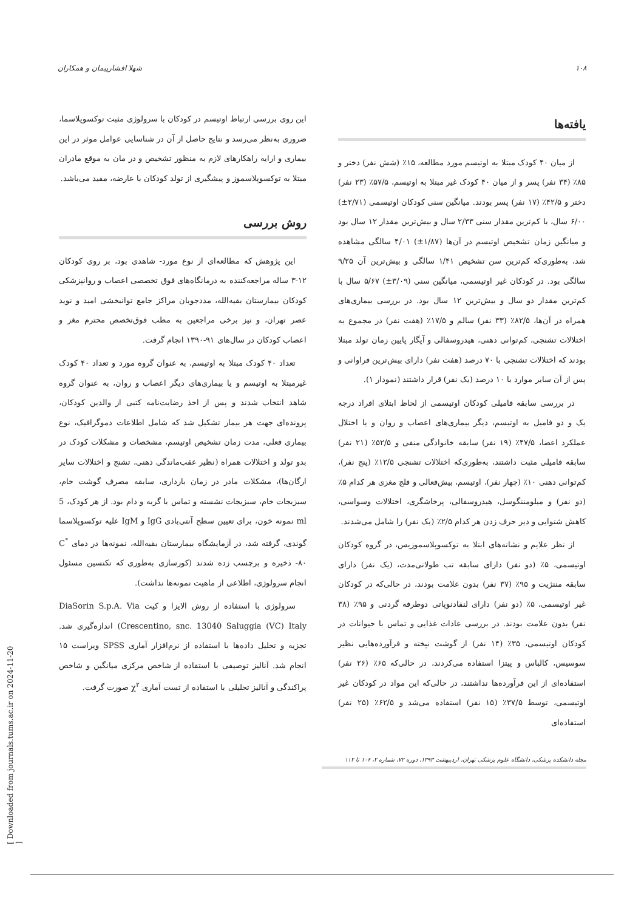۱۰۸ شهلا افشارپیمان و همکاران
این روی بررسی ارتباط اوتیسم در کودکان با سرولوژی مثبت توکسوپلاسما، ضروری به‌نظر می‌رسد و نتایج حاصل از آن در شناسایی عوامل موثر در این بیماری و ارایه راهکارهای لازم به منظور تشخیص و در مان به موقع مادران مبتلا به توکسوپلاسموز و پیشگیری از تولد کودکان با عارضه، مفید می‌باشد.
روش بررسی
این پژوهش که مطالعه‌ای از نوع مورد- شاهدی بود، بر روی کودکان ۱۲-۳ ساله مراجعه‌کننده به درمانگاه‌های فوق تخصصی اعصاب و روانپزشکی کودکان بیمارستان بقیه‌الله، مددجویان مراکز جامع توانبخشی امید و نوید عصر تهران، و نیز برخی مراجعین به مطب فوق‌تخصص محترم مغز و اعصاب کودکان در سال‌های ۹۱-۱۳۹۰ انجام گرفت.
تعداد ۴۰ کودک مبتلا به اوتیسم، به عنوان گروه مورد و تعداد ۴۰ کودک غیرمبتلا به اوتیسم و یا بیماری‌های دیگر اعصاب و روان، به عنوان گروه شاهد انتخاب شدند و پس از اخذ رضایت‌نامه کتبی از والدین کودکان، پرونده‌ای جهت هر بیمار تشکیل شد که شامل اطلاعات دموگرافیک، نوع بیماری فعلی، مدت زمان تشخیص اوتیسم، مشخصات و مشکلات کودک در بدو تولد و اختلالات همراه (نظیر عقب‌ماندگی ذهنی، تشنج و اختلالات سایر ارگان‌ها)، مشکلات مادر در زمان بارداری، سابقه مصرف گوشت خام، سبزیجات خام، سبزیجات نشسته و تماس با گربه و دام بود. از هر کودک، 5 ml نمونه خون، برای تعیین سطح آنتی‌بادی IgG و IgM علیه توکسوپلاسما گوندی، گرفته شد، در آزمایشگاه بیمارستان بقیه‌الله، نمونه‌ها در دمای <sup>°</sup>C ۸۰- ذخیره و برچسب زده شدند (کورسازی به‌طوری که تکنسین مسئول انجام سرولوژی، اطلاعی از ماهیت نمونه‌ها نداشت).
سرولوژی با استفاده از روش الایزا و کیت DiaSorin S.p.A. Via Crescentino, snc. 13040 Saluggia (VC) Italy) اندازه‌گیری شد. تجزیه و تحلیل داده‌ها با استفاده از نرم‌افزار آماری SPSS ویراست ۱۵ انجام شد. آنالیز توصیفی با استفاده از شاخص مرکزی میانگین و شاخص پراکندگی و آنالیز تحلیلی با استفاده از تست آماری χ<sup>۲</sup> صورت گرفت.
یافته‌ها
از میان ۴۰ کودک مبتلا به اوتیسم مورد مطالعه، ۱۵٪ (شش نفر) دختر و ۸۵٪ (۳۴ نفر) پسر و از میان ۴۰ کودک غیر مبتلا به اوتیسم، ۵۷/۵٪ (۲۳ نفر) دختر و ۴۲/۵٪ (۱۷ نفر) پسر بودند. میانگین سنی کودکان اوتیسمی (۲/۷۱±) ۶/۰۰ سال، با کم‌ترین مقدار سنی ۲/۳۳ سال و بیش‌ترین مقدار ۱۲ سال بود و میانگین زمان تشخیص اوتیسم در آن‌ها (۱/۸۷±) ۴/۰۱ سالگی مشاهده شد، به‌طوری‌که کم‌ترین سن تشخیص ۱/۴۱ سالگی و بیش‌ترین آن ۹/۲۵ سالگی بود. در کودکان غیر اوتیسمی، میانگین سنی (۳/۰۹±) ۵/۶۷ سال با کم‌ترین مقدار دو سال و بیش‌ترین ۱۲ سال بود. در بررسی بیماری‌های همراه در آن‌ها، ۸۲/۵٪ (۳۳ نفر) سالم و ۱۷/۵٪ (هفت نفر) در مجموع به اختلالات تشنجی، کم‌توانی ذهنی، هیدروسفالی و آپگار پایین زمان تولد مبتلا بودند که اختلالات تشنجی با ۷۰ درصد (هفت نفر) دارای بیش‌ترین فراوانی و پس از آن سایر موارد با ۱۰ درصد (یک نفر) قرار داشتند (نمودار ۱).
در بررسی سابقه فامیلی کودکان اوتیسمی از لحاظ ابتلای افراد درجه یک و دو فامیل به اوتیسم، دیگر بیماری‌های اعصاب و روان و یا اختلال عملکرد اعضا، ۴۷/۵٪ (۱۹ نفر) سابقه خانوادگی منفی و ۵۲/۵٪ (۲۱ نفر) سابقه فامیلی مثبت داشتند، به‌طوری‌که اختلالات تشنجی ۱۲/۵٪ (پنج نفر)، کم‌توانی ذهنی ۱۰٪ (چهار نفر)، اوتیسم، بیش‌فعالی و فلج مغزی هر کدام ۵٪ (دو نفر) و میلومننگوسل، هیدروسفالی، پرخاشگری، اختلالات وسواسی، کاهش شنوایی و دیر حرف زدن هر کدام ۲/۵٪ (یک نفر) را شامل می‌شدند.
از نظر علایم و نشانه‌های ابتلا به توکسوپلاسموزیس، در گروه کودکان اوتیسمی، ۵٪ (دو نفر) دارای سابقه تب طولانی‌مدت، (یک نفر) دارای سابقه مننژیت و ۹۵٪ (۳۷ نفر) بدون علامت بودند، در حالی‌که در کودکان غیر اوتیسمی، ۵٪ (دو نفر) دارای لنفادنوپاتی دوطرفه گردنی و ۹۵٪ (۳۸ نفر) بدون علامت بودند. در بررسی عادات غذایی و تماس با حیوانات در کودکان اوتیسمی، ۳۵٪ (۱۴ نفر) از گوشت نپخته و فرآورده‌هایی نظیر سوسیس، کالباس و پیتزا استفاده می‌کردند، در حالی‌که ۶۵٪ (۲۶ نفر) استفاده‌ای از این فرآورده‌ها نداشتند، در حالی‌که این مواد در کودکان غیر اوتیسمی، توسط ۳۷/۵٪ (۱۵ نفر) استفاده می‌شد و ۶۲/۵٪ (۲۵ نفر) استفاده‌ای
مجله دانشکده پزشکی، دانشگاه علوم پزشکی تهران، اردیبهشت ۱۳۹۳، دوره ۷۲، شماره ۲، ۱۰۶ تا ۱۱۲
[ Downloaded from journals.tums.ac.ir on 2024-11-20 ]